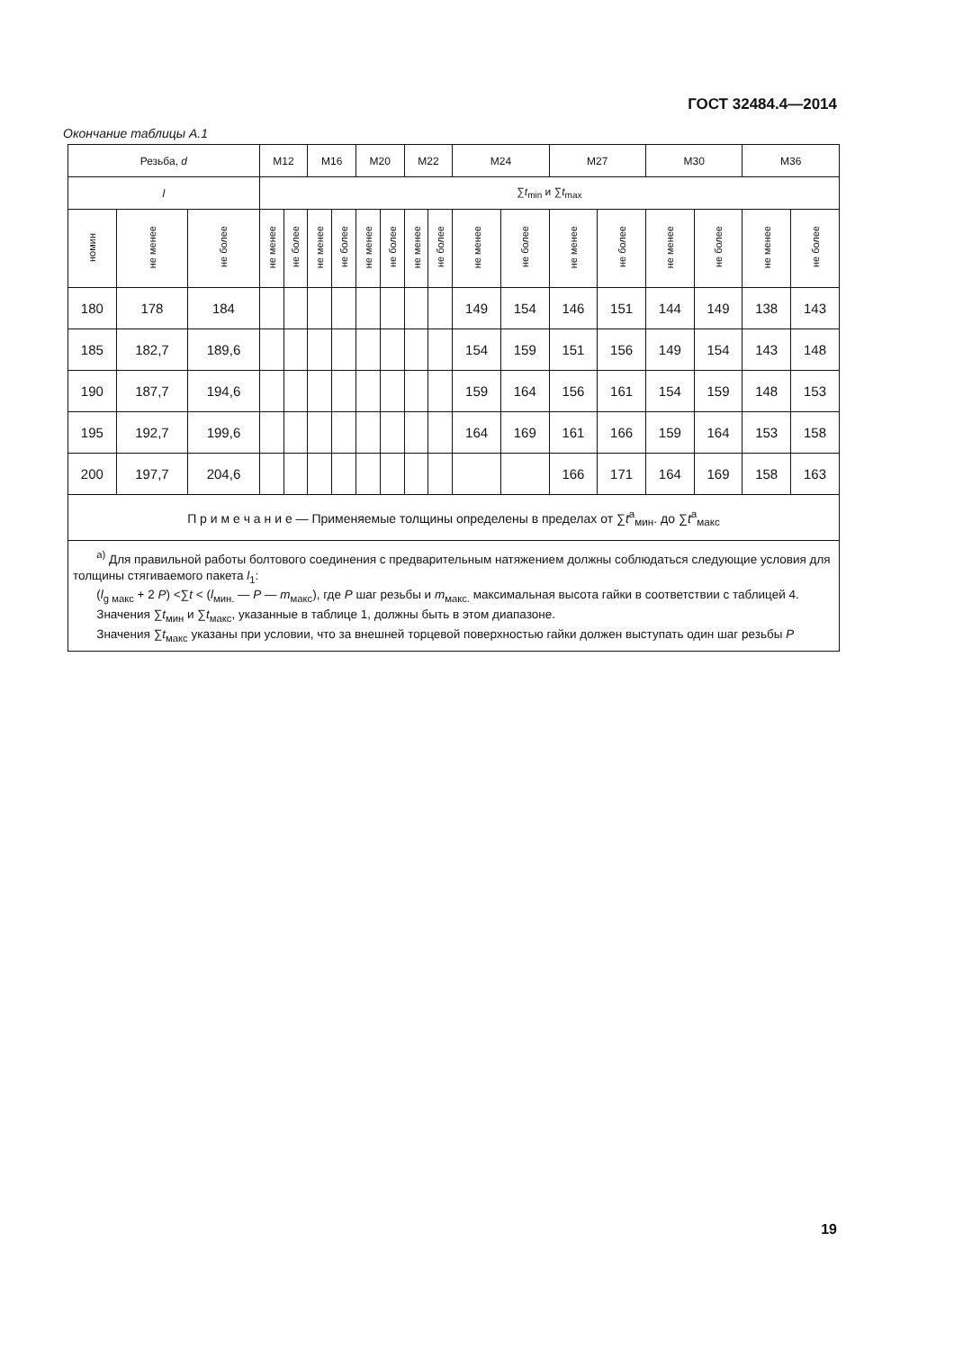ГОСТ 32484.4—2014
Окончание таблицы А.1
| Резьба, d | | | M12 | | M16 | | M20 | | M22 | | M24 | | M27 | | M30 | | M36 | |
| --- | --- | --- | --- | --- | --- | --- | --- | --- | --- | --- | --- | --- | --- | --- | --- | --- | --- | --- |
| l | | | ∑ t<sub>min</sub> и ∑ t<sub>max</sub> | | | | | | | | | | | | | | | |
| номин | не менее | не более | не менее | не более | не менее | не более | не менее | не более | не менее | не более | не менее | не более | не менее | не более | не менее | не более | не менее | не более |
| 180 | 178 | 184 | | | | | | | | | 149 | 154 | 146 | 151 | 144 | 149 | 138 | 143 |
| 185 | 182,7 | 189,6 | | | | | | | | | 154 | 159 | 151 | 156 | 149 | 154 | 143 | 148 |
| 190 | 187,7 | 194,6 | | | | | | | | | 159 | 164 | 156 | 161 | 154 | 159 | 148 | 153 |
| 195 | 192,7 | 199,6 | | | | | | | | | 164 | 169 | 161 | 166 | 159 | 164 | 153 | 158 |
| 200 | 197,7 | 204,6 | | | | | | | | | | | 166 | 171 | 164 | 169 | 158 | 163 |
| П р и м е ч а н и е — Применяемые толщины определены в пределах от ∑ t<sup>a</sup><sub>мин</sub>. до ∑ t<sup>a</sup><sub>макс</sub> | | | | | | | | | | | | | | | | | | |
| <sup>a)</sup> Для правильной работы болтового соединения с предварительным натяжением должны соблюдаться следующие условия для толщины стягиваемого пакета l<sub>1</sub>: ( l<sub>g макс</sub> + 2 P ) <∑ t < ( l<sub>мин.</sub> — P — m<sub>макс</sub>), где P шаг резьбы и m<sub>макс.</sub> максимальная высота гайки в соответствии с таблицей 4. Значения ∑ t<sub>мин</sub> и ∑ t<sub>макс</sub>, указанные в таблице 1, должны быть в этом диапазоне. Значения ∑ t<sub>макс</sub> указаны при условии, что за внешней торцевой поверхностью гайки должен выступать один шаг резьбы P | | | | | | | | | | | | | | | | | | |
19